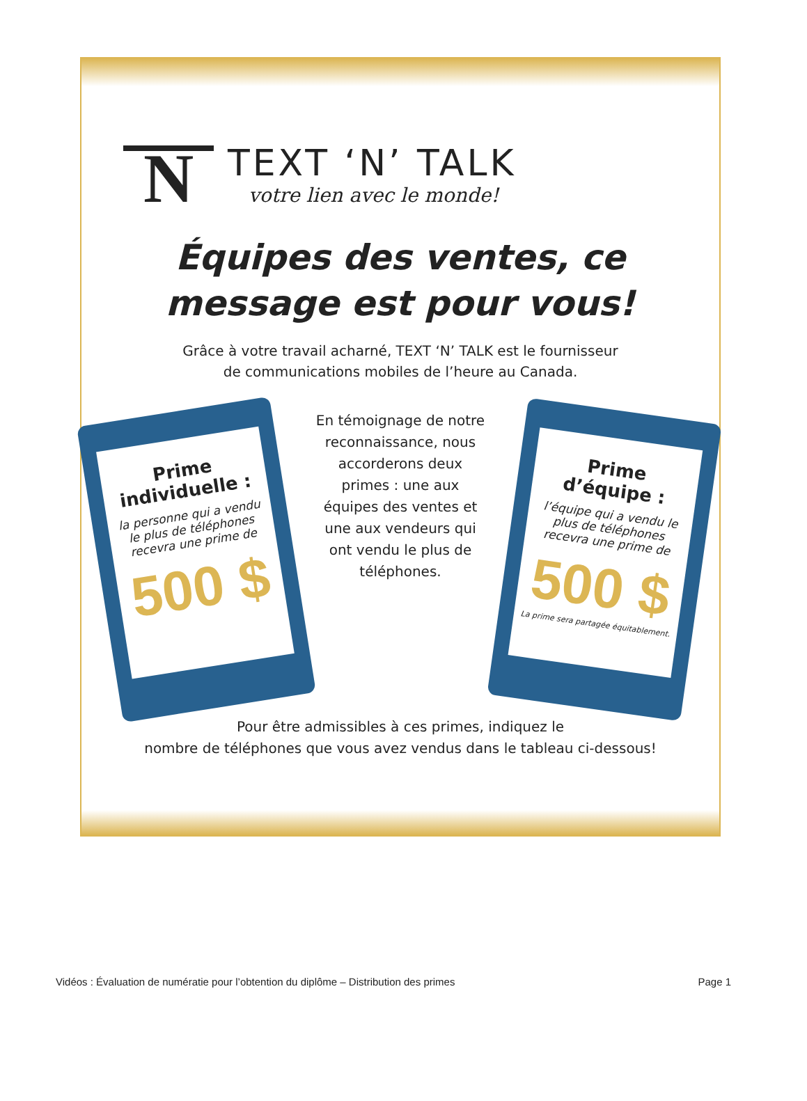N
TEXT ‘N’ TALK
votre lien avec le monde!
Équipes des ventes, ce
message est pour vous!
Grâce à votre travail acharné, TEXT ‘N’ TALK est le fournisseur
de communications mobiles de l’heure au Canada.
Prime individuelle :
la personne qui a vendu le plus de téléphones recevra une prime de
500 $
En témoignage de notre reconnaissance, nous accorderons deux primes : une aux équipes des ventes et une aux vendeurs qui ont vendu le plus de téléphones.
Prime d’équipe :
l’équipe qui a vendu le plus de téléphones recevra une prime de
500 $
La prime sera partagée équitablement.
Pour être admissibles à ces primes, indiquez le
nombre de téléphones que vous avez vendus dans le tableau ci-dessous!
Vidéos : Évaluation de numératie pour l’obtention du diplôme – Distribution des primes Page 1